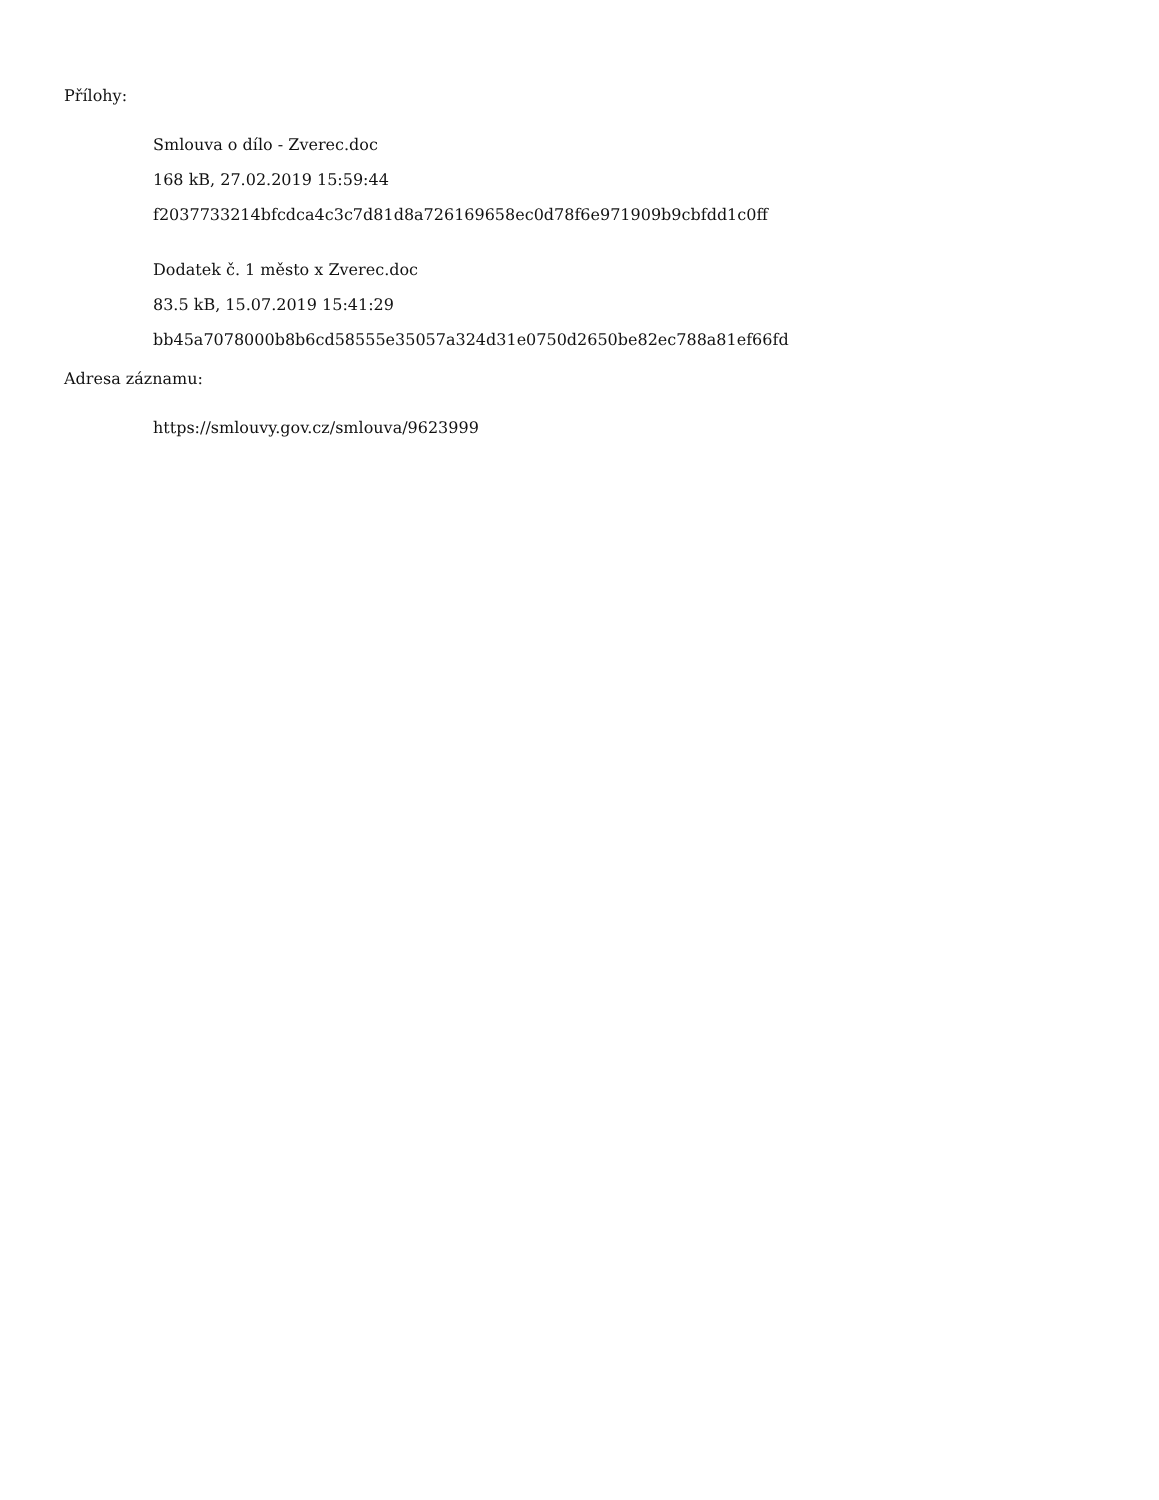Přílohy:
Smlouva o dílo - Zverec.doc
168 kB, 27.02.2019 15:59:44
f2037733214bfcdca4c3c7d81d8a726169658ec0d78f6e971909b9cbfdd1c0ff
Dodatek č. 1 město x Zverec.doc
83.5 kB, 15.07.2019 15:41:29
bb45a7078000b8b6cd58555e35057a324d31e0750d2650be82ec788a81ef66fd
Adresa záznamu:
https://smlouvy.gov.cz/smlouva/9623999